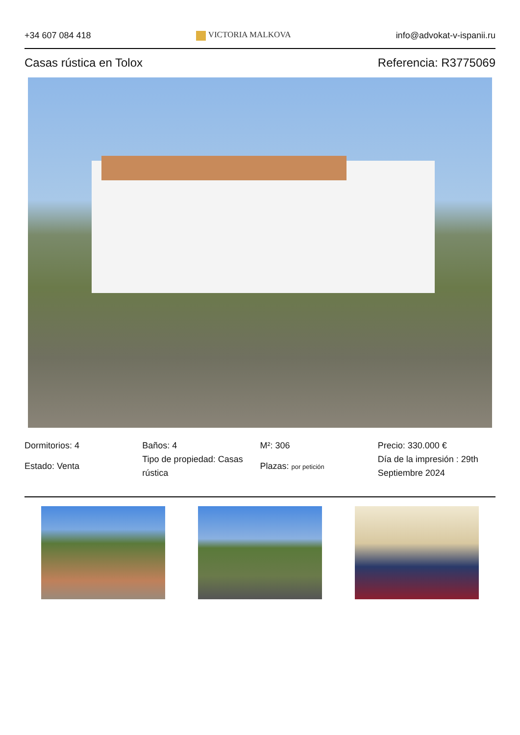+34 607 084 418 VICTORIA MALKOVA info@advokat-v-ispanii.ru
Casas rústica en Tolox Referencia: R3775069
Dormitorios: 4
Estado: Venta
Baños: 4
Tipo de propiedad: Casas rústica
M²: 306
Plazas: por petición
Precio: 330.000 €
Día de la impresión : 29th Septiembre 2024